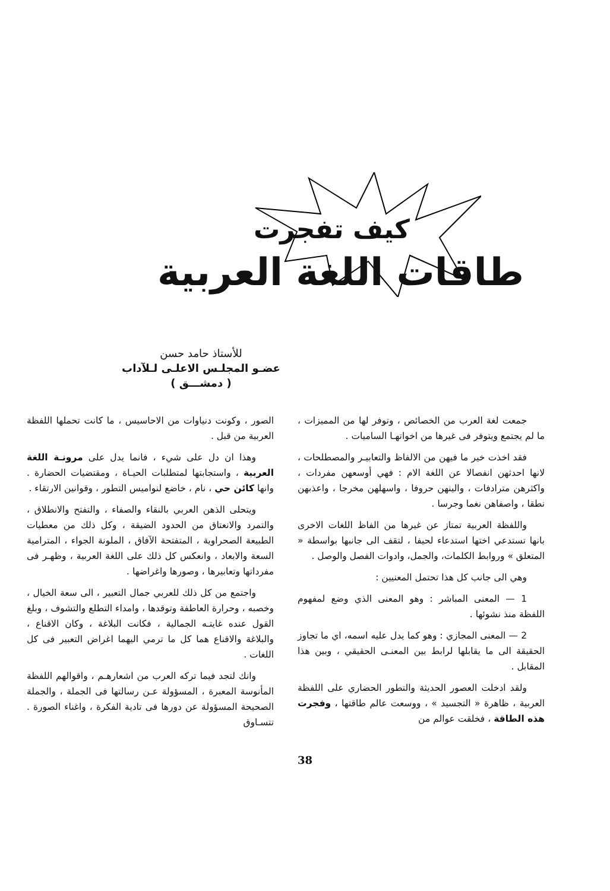كيف تفجرت
طاقات اللغة العربية
للأستاذ حامد حسن
عضـو المجلـس الاعلـى لـلآداب
( دمشـــق )
جمعت لغة العرب من الخصائص ، وتوفر لها من المميزات ، ما لم يجتمع ويتوفر فى غيرها من اخواتهـا الساميات .
فقد اخذت خير ما فيهن من الالفاظ والتعابيـر والمصطلحات ، لانها احدثهن انفصالا عن اللغة الام : فهي أوسعهن مفردات ، واكثرهن مترادفات ، والينهن حروفا ، واسهلهن مخرجا ، واعذبهن نطقا ، واصفاهن نغما وجرسا .
واللفظة العربية تمتاز عن غيرها من الفاظ اللغات الاخرى بانها تستدعي اختها استدعاء لحيفا ، لتقف الى جانبها بواسطة « المتعلق » وروابط الكلمات، والجمل، وادوات الفصل والوصل .
وهي الى جانب كل هذا تحتمل المعنيين :
1 — المعنى المباشر : وهو المعنى الذي وضع لمفهوم اللفظة منذ نشوئها .
2 — المعنى المجازي : وهو كما يدل عليه اسمه، اي ما تجاوز الحقيقة الى ما يقابلها لرابط بين المعنـى الحقيقي ، وبين هذا المقابل .
ولقد ادخلت العصور الحديثة والتطور الحضاري على اللفظة العربية ، ظاهرة « التجسيد » ، ووسعت عالم طاقتها ، وفجرت هذه الطاقة ، فخلقت عوالم من
الصور ، وكونت دنياوات من الاحاسيس ، ما كانت تحملها اللفظة العربية من قبل .
وهذا ان دل على شيء ، فانما يدل على مرونـة اللغة العربية ، واستجابتها لمتطلبات الحيـاة ، ومقتضيات الحضارة . وانها كائن حي ، نام ، خاضع لنواميس التطور ، وقوانين الارتقاء .
ويتحلى الذهن العربي بالنقاء والصفاء ، والتفتح والانطلاق ، والتمرد والانعتاق من الحدود الضيقة ، وكل ذلك من معطيات الطبيعة الصحراوية ، المتفتحة الآفاق ، الملونة الجواء ، المترامية السعة والابعاد ، وانعكس كل ذلك على اللغة العربية ، وظهـر فى مفرداتها وتعابيرها ، وصورها واغراضها .
واجتمع من كل ذلك للعربي جمال التعبير ، الى سعة الخيال ، وخصبه ، وحرارة العاطفة وتوقدها ، وامداء التطلع والتشوف ، وبلغ القول عنده غايتـه الجمالية ، فكانت البلاغة ، وكان الاقناع ، والبلاغة والاقناع هما كل ما ترمي اليهما اغراض التعبير فى كل اللغات .
وانك لتجد فيما تركه العرب من اشعارهـم ، واقوالهم اللفظة المأنوسة المعبرة ، المسؤولة عـن رسالتها فى الجملة ، والجملة الصحيحة المسؤولة عن دورها فى تادية الفكرة ، واغناء الصورة . تتسـاوق
38